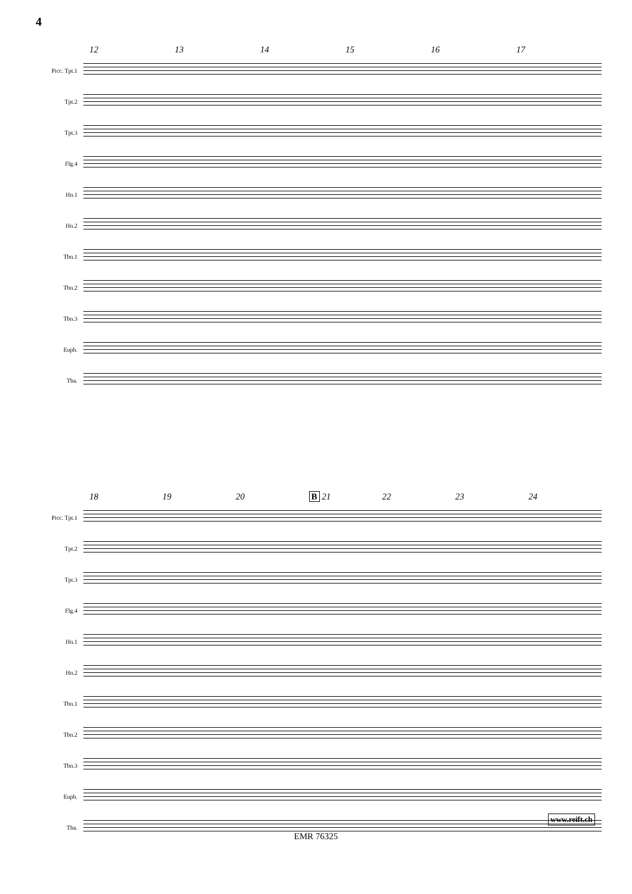4
12 13 14 15 16 17
Picc. Tpt.1
Tpt.2
Tpt.3
Flg.4
Hn.1
Hn.2
Tbn.1
Tbn.2
Tbn.3
Euph.
Tba.
18 19 20 B 21 22 23 24
Picc. Tpt.1
Tpt.2
Tpt.3
Flg.4
Hn.1
Hn.2
Tbn.1
Tbn.2
Tbn.3
Euph.
Tba.
www.reift.ch
EMR 76325